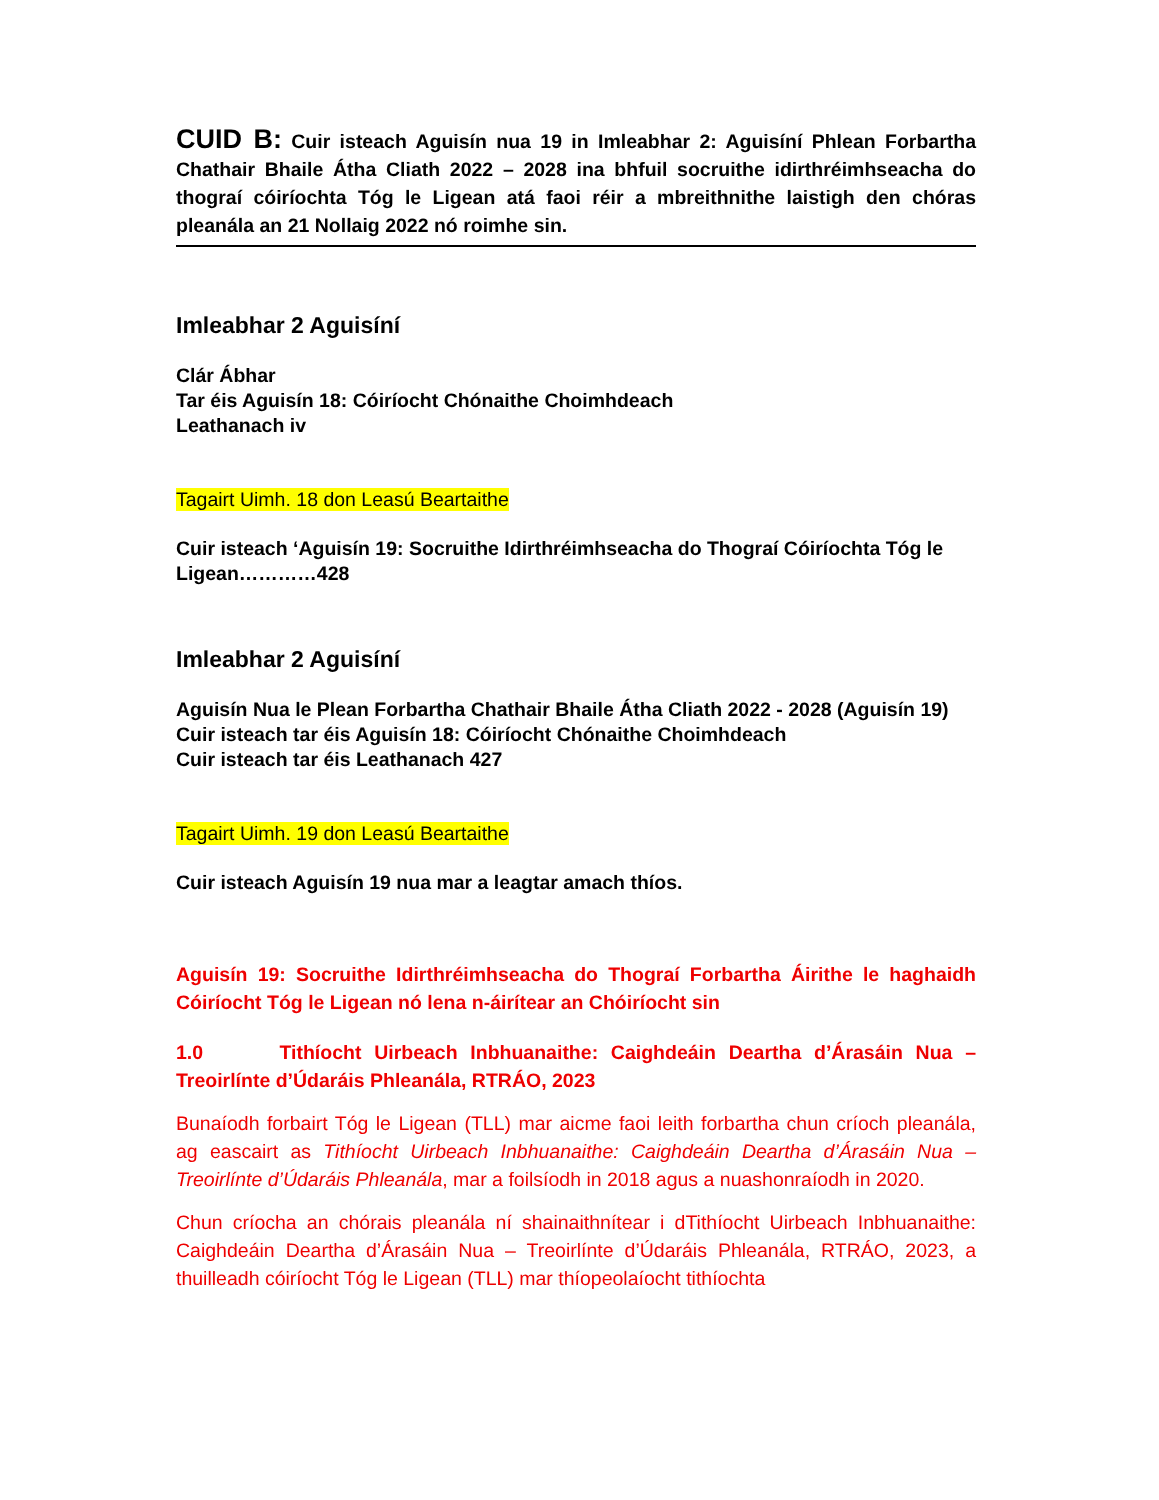CUID B: Cuir isteach Aguisín nua 19 in Imleabhar 2: Aguisíní Phlean Forbartha Chathair Bhaile Átha Cliath 2022 – 2028 ina bhfuil socruithe idirthréimhseacha do thograí cóiríochta Tóg le Ligean atá faoi réir a mbreithnithe laistigh den chóras pleanála an 21 Nollaig 2022 nó roimhe sin.
Imleabhar 2 Aguisíní
Clár Ábhar
Tar éis Aguisín 18: Cóiríocht Chónaithe Choimhdeach
Leathanach iv
Tagairt Uimh. 18 don Leasú Beartaithe
Cuir isteach ‘Aguisín 19: Socruithe Idirthréimhseacha do Thograí Cóiríochta Tóg le Ligean…………428
Imleabhar 2 Aguisíní
Aguisín Nua le Plean Forbartha Chathair Bhaile Átha Cliath 2022 - 2028 (Aguisín 19)
Cuir isteach tar éis Aguisín 18: Cóiríocht Chónaithe Choimhdeach
Cuir isteach tar éis Leathanach 427
Tagairt Uimh. 19 don Leasú Beartaithe
Cuir isteach Aguisín 19 nua mar a leagtar amach thíos.
Aguisín 19: Socruithe Idirthréimhseacha do Thograí Forbartha Áirithe le haghaidh Cóiríocht Tóg le Ligean nó lena n-áirítear an Chóiríocht sin
1.0 Tithíocht Uirbeach Inbhuanaithe: Caighdeáin Deartha d’Árasáin Nua – Treoirlínte d’Údaráis Phleanála, RTRÁO, 2023
Bunaíodh forbairt Tóg le Ligean (TLL) mar aicme faoi leith forbartha chun críoch pleanála, ag eascairt as Tithíocht Uirbeach Inbhuanaithe: Caighdeáin Deartha d’Árasáin Nua – Treoirlínte d’Údaráis Phleanála, mar a foilsíodh in 2018 agus a nuashonraíodh in 2020.
Chun críocha an chórais pleanála ní shainaithnítear i dTithíocht Uirbeach Inbhuanaithe: Caighdeáin Deartha d’Árasáin Nua – Treoirlínte d’Údaráis Phleanála, RTRÁO, 2023, a thuilleadh cóiríocht Tóg le Ligean (TLL) mar thíopeolaíocht tithíochta